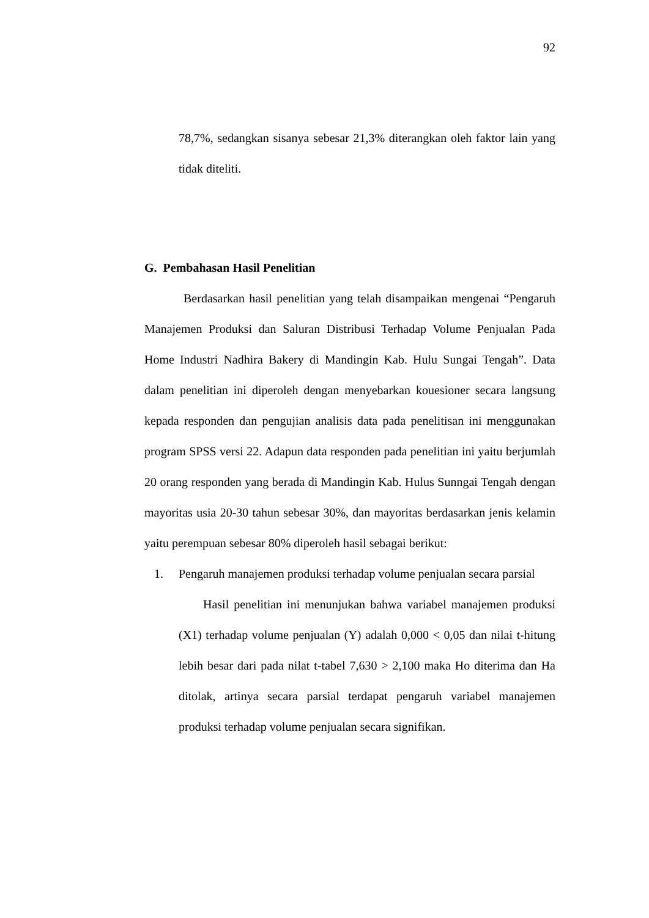92
78,7%, sedangkan sisanya sebesar 21,3% diterangkan oleh faktor lain yang tidak diteliti.
G. Pembahasan Hasil Penelitian
Berdasarkan hasil penelitian yang telah disampaikan mengenai “Pengaruh Manajemen Produksi dan Saluran Distribusi Terhadap Volume Penjualan Pada Home Industri Nadhira Bakery di Mandingin Kab. Hulu Sungai Tengah”. Data dalam penelitian ini diperoleh dengan menyebarkan kouesioner secara langsung kepada responden dan pengujian analisis data pada penelitisan ini menggunakan program SPSS versi 22. Adapun data responden pada penelitian ini yaitu berjumlah 20 orang responden yang berada di Mandingin Kab. Hulus Sunngai Tengah dengan mayoritas usia 20-30 tahun sebesar 30%, dan mayoritas berdasarkan jenis kelamin yaitu perempuan sebesar 80% diperoleh hasil sebagai berikut:
1. Pengaruh manajemen produksi terhadap volume penjualan secara parsial
Hasil penelitian ini menunjukan bahwa variabel manajemen produksi (X1) terhadap volume penjualan (Y) adalah 0,000 < 0,05 dan nilai t-hitung lebih besar dari pada nilat t-tabel 7,630 > 2,100 maka Ho diterima dan Ha ditolak, artinya secara parsial terdapat pengaruh variabel manajemen produksi terhadap volume penjualan secara signifikan.